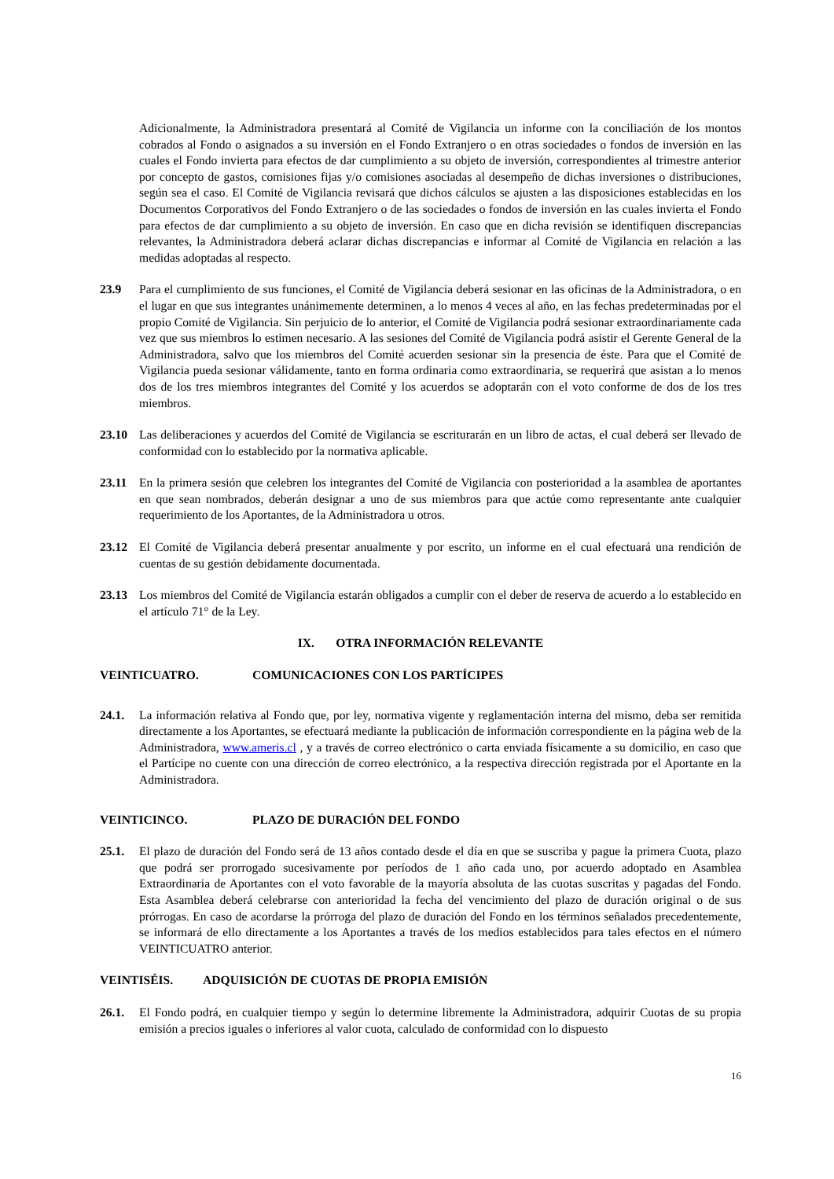Adicionalmente, la Administradora presentará al Comité de Vigilancia un informe con la conciliación de los montos cobrados al Fondo o asignados a su inversión en el Fondo Extranjero o en otras sociedades o fondos de inversión en las cuales el Fondo invierta para efectos de dar cumplimiento a su objeto de inversión, correspondientes al trimestre anterior por concepto de gastos, comisiones fijas y/o comisiones asociadas al desempeño de dichas inversiones o distribuciones, según sea el caso. El Comité de Vigilancia revisará que dichos cálculos se ajusten a las disposiciones establecidas en los Documentos Corporativos del Fondo Extranjero o de las sociedades o fondos de inversión en las cuales invierta el Fondo para efectos de dar cumplimiento a su objeto de inversión. En caso que en dicha revisión se identifiquen discrepancias relevantes, la Administradora deberá aclarar dichas discrepancias e informar al Comité de Vigilancia en relación a las medidas adoptadas al respecto.
23.9 Para el cumplimiento de sus funciones, el Comité de Vigilancia deberá sesionar en las oficinas de la Administradora, o en el lugar en que sus integrantes unánimemente determinen, a lo menos 4 veces al año, en las fechas predeterminadas por el propio Comité de Vigilancia. Sin perjuicio de lo anterior, el Comité de Vigilancia podrá sesionar extraordinariamente cada vez que sus miembros lo estimen necesario. A las sesiones del Comité de Vigilancia podrá asistir el Gerente General de la Administradora, salvo que los miembros del Comité acuerden sesionar sin la presencia de éste. Para que el Comité de Vigilancia pueda sesionar válidamente, tanto en forma ordinaria como extraordinaria, se requerirá que asistan a lo menos dos de los tres miembros integrantes del Comité y los acuerdos se adoptarán con el voto conforme de dos de los tres miembros.
23.10 Las deliberaciones y acuerdos del Comité de Vigilancia se escriturarán en un libro de actas, el cual deberá ser llevado de conformidad con lo establecido por la normativa aplicable.
23.11 En la primera sesión que celebren los integrantes del Comité de Vigilancia con posterioridad a la asamblea de aportantes en que sean nombrados, deberán designar a uno de sus miembros para que actúe como representante ante cualquier requerimiento de los Aportantes, de la Administradora u otros.
23.12 El Comité de Vigilancia deberá presentar anualmente y por escrito, un informe en el cual efectuará una rendición de cuentas de su gestión debidamente documentada.
23.13 Los miembros del Comité de Vigilancia estarán obligados a cumplir con el deber de reserva de acuerdo a lo establecido en el artículo 71° de la Ley.
IX. OTRA INFORMACIÓN RELEVANTE
VEINTICUATRO. COMUNICACIONES CON LOS PARTÍCIPES
24.1. La información relativa al Fondo que, por ley, normativa vigente y reglamentación interna del mismo, deba ser remitida directamente a los Aportantes, se efectuará mediante la publicación de información correspondiente en la página web de la Administradora, www.ameris.cl , y a través de correo electrónico o carta enviada físicamente a su domicilio, en caso que el Partícipe no cuente con una dirección de correo electrónico, a la respectiva dirección registrada por el Aportante en la Administradora.
VEINTICINCO. PLAZO DE DURACIÓN DEL FONDO
25.1. El plazo de duración del Fondo será de 13 años contado desde el día en que se suscriba y pague la primera Cuota, plazo que podrá ser prorrogado sucesivamente por períodos de 1 año cada uno, por acuerdo adoptado en Asamblea Extraordinaria de Aportantes con el voto favorable de la mayoría absoluta de las cuotas suscritas y pagadas del Fondo. Esta Asamblea deberá celebrarse con anterioridad la fecha del vencimiento del plazo de duración original o de sus prórrogas. En caso de acordarse la prórroga del plazo de duración del Fondo en los términos señalados precedentemente, se informará de ello directamente a los Aportantes a través de los medios establecidos para tales efectos en el número VEINTICUATRO anterior.
VEINTISÉIS. ADQUISICIÓN DE CUOTAS DE PROPIA EMISIÓN
26.1. El Fondo podrá, en cualquier tiempo y según lo determine libremente la Administradora, adquirir Cuotas de su propia emisión a precios iguales o inferiores al valor cuota, calculado de conformidad con lo dispuesto
16